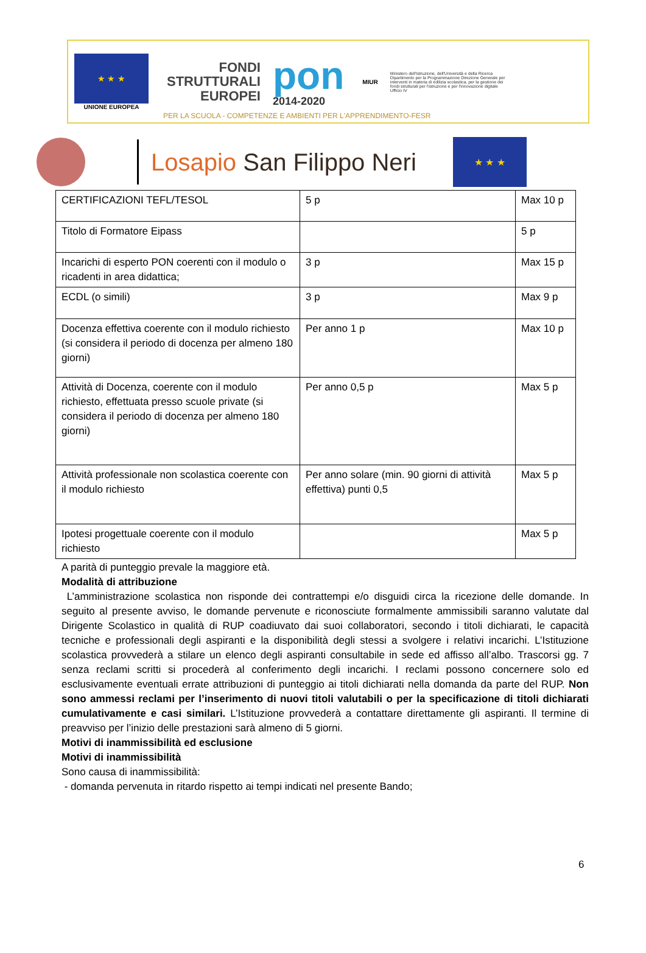★ ★ ★
UNIONE EUROPEA
FONDI
STRUTTURALI
EUROPEI
pon
2014-2020
MIUR
Ministero dell'Istruzione, dell'Università e della Ricerca Dipartimento per la Programmazione Direzione Generale per interventi in materia di edilizia scolastica, per la gestione dei fondi strutturali per l'istruzione e per l'innovazione digitale Ufficio IV
PER LA SCUOLA - COMPETENZE E AMBIENTI PER L'APPRENDIMENTO-FESR
Losapio San Filippo Neri
★ ★ ★
| CERTIFICAZIONI TEFL/TESOL | 5 p | Max 10 p |
| Titolo di Formatore Eipass | | 5 p |
| Incarichi di esperto PON coerenti con il modulo o ricadenti in area didattica; | 3 p | Max 15 p |
| ECDL (o simili) | 3 p | Max 9 p |
| Docenza effettiva coerente con il modulo richiesto (si considera il periodo di docenza per almeno 180 giorni) | Per anno 1 p | Max 10 p |
| Attività di Docenza, coerente con il modulo richiesto, effettuata presso scuole private (si considera il periodo di docenza per almeno 180 giorni) | Per anno 0,5 p | Max 5 p |
| Attività professionale non scolastica coerente con il modulo richiesto | Per anno solare (min. 90 giorni di attività effettiva) punti 0,5 | Max 5 p |
| Ipotesi progettuale coerente con il modulo richiesto | | Max 5 p |
A parità di punteggio prevale la maggiore età.
Modalità di attribuzione
L’amministrazione scolastica non risponde dei contrattempi e/o disguidi circa la ricezione delle domande. In seguito al presente avviso, le domande pervenute e riconosciute formalmente ammissibili saranno valutate dal Dirigente Scolastico in qualità di RUP coadiuvato dai suoi collaboratori, secondo i titoli dichiarati, le capacità tecniche e professionali degli aspiranti e la disponibilità degli stessi a svolgere i relativi incarichi. L’Istituzione scolastica provvederà a stilare un elenco degli aspiranti consultabile in sede ed affisso all’albo. Trascorsi gg. 7 senza reclami scritti si procederà al conferimento degli incarichi. I reclami possono concernere solo ed esclusivamente eventuali errate attribuzioni di punteggio ai titoli dichiarati nella domanda da parte del RUP. Non sono ammessi reclami per l’inserimento di nuovi titoli valutabili o per la specificazione di titoli dichiarati cumulativamente e casi similari. L’Istituzione provvederà a contattare direttamente gli aspiranti. Il termine di preavviso per l’inizio delle prestazioni sarà almeno di 5 giorni.
Motivi di inammissibilità ed esclusione
Motivi di inammissibilità
Sono causa di inammissibilità:
- domanda pervenuta in ritardo rispetto ai tempi indicati nel presente Bando;
6